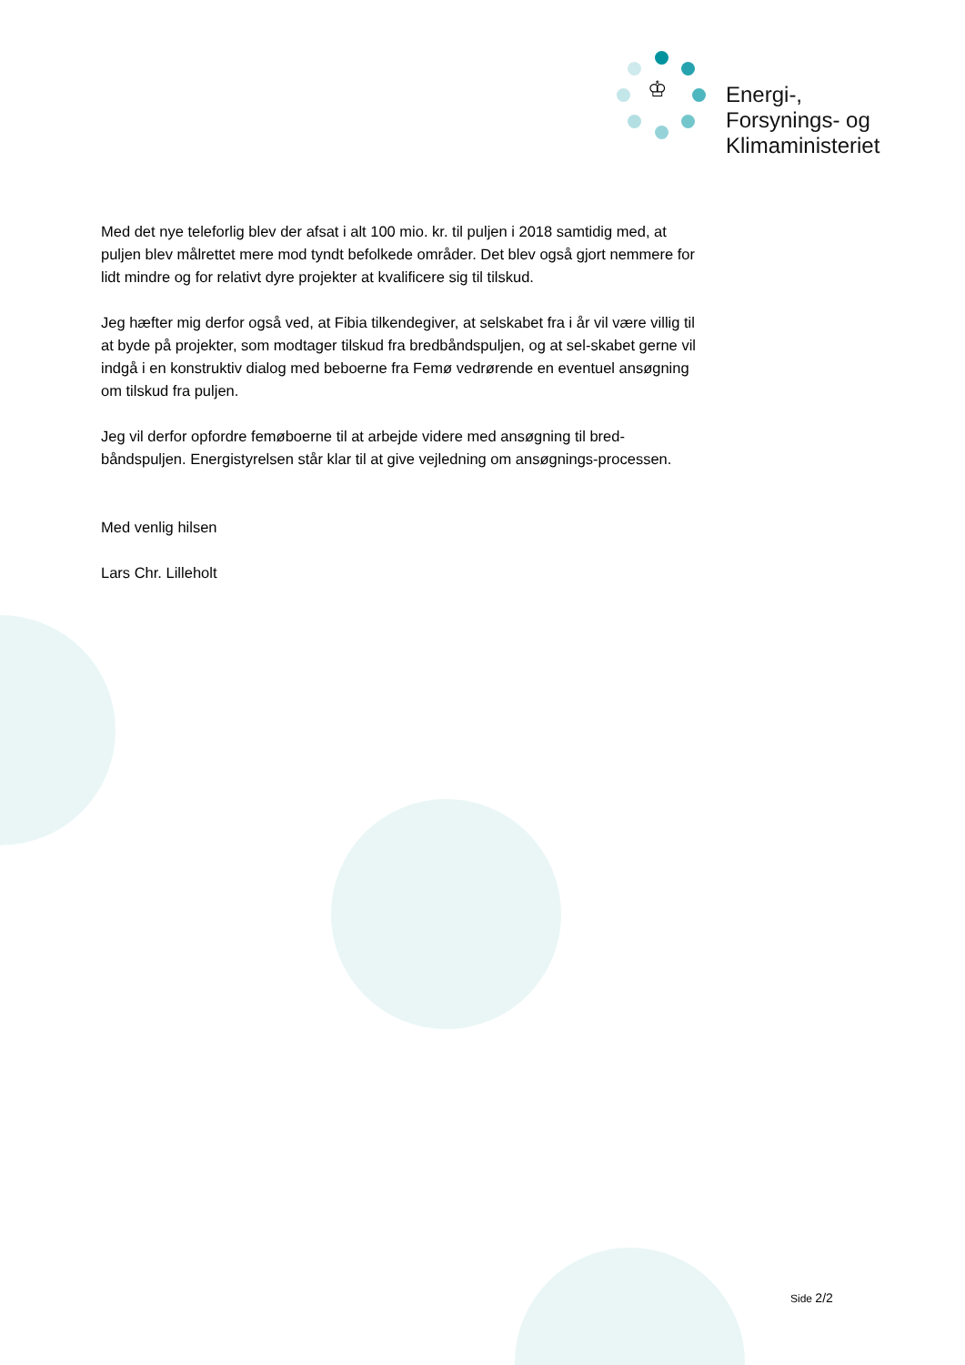♔
Energi-,
Forsynings- og
Klimaministeriet
Med det nye teleforlig blev der afsat i alt 100 mio. kr. til puljen i 2018 samtidig med, at puljen blev målrettet mere mod tyndt befolkede områder. Det blev også gjort nemmere for lidt mindre og for relativt dyre projekter at kvalificere sig til tilskud.
Jeg hæfter mig derfor også ved, at Fibia tilkendegiver, at selskabet fra i år vil være villig til at byde på projekter, som modtager tilskud fra bredbåndspuljen, og at sel-skabet gerne vil indgå i en konstruktiv dialog med beboerne fra Femø vedrørende en eventuel ansøgning om tilskud fra puljen.
Jeg vil derfor opfordre femøboerne til at arbejde videre med ansøgning til bred-båndspuljen. Energistyrelsen står klar til at give vejledning om ansøgnings-processen.
Med venlig hilsen
Lars Chr. Lilleholt
Side 2/2